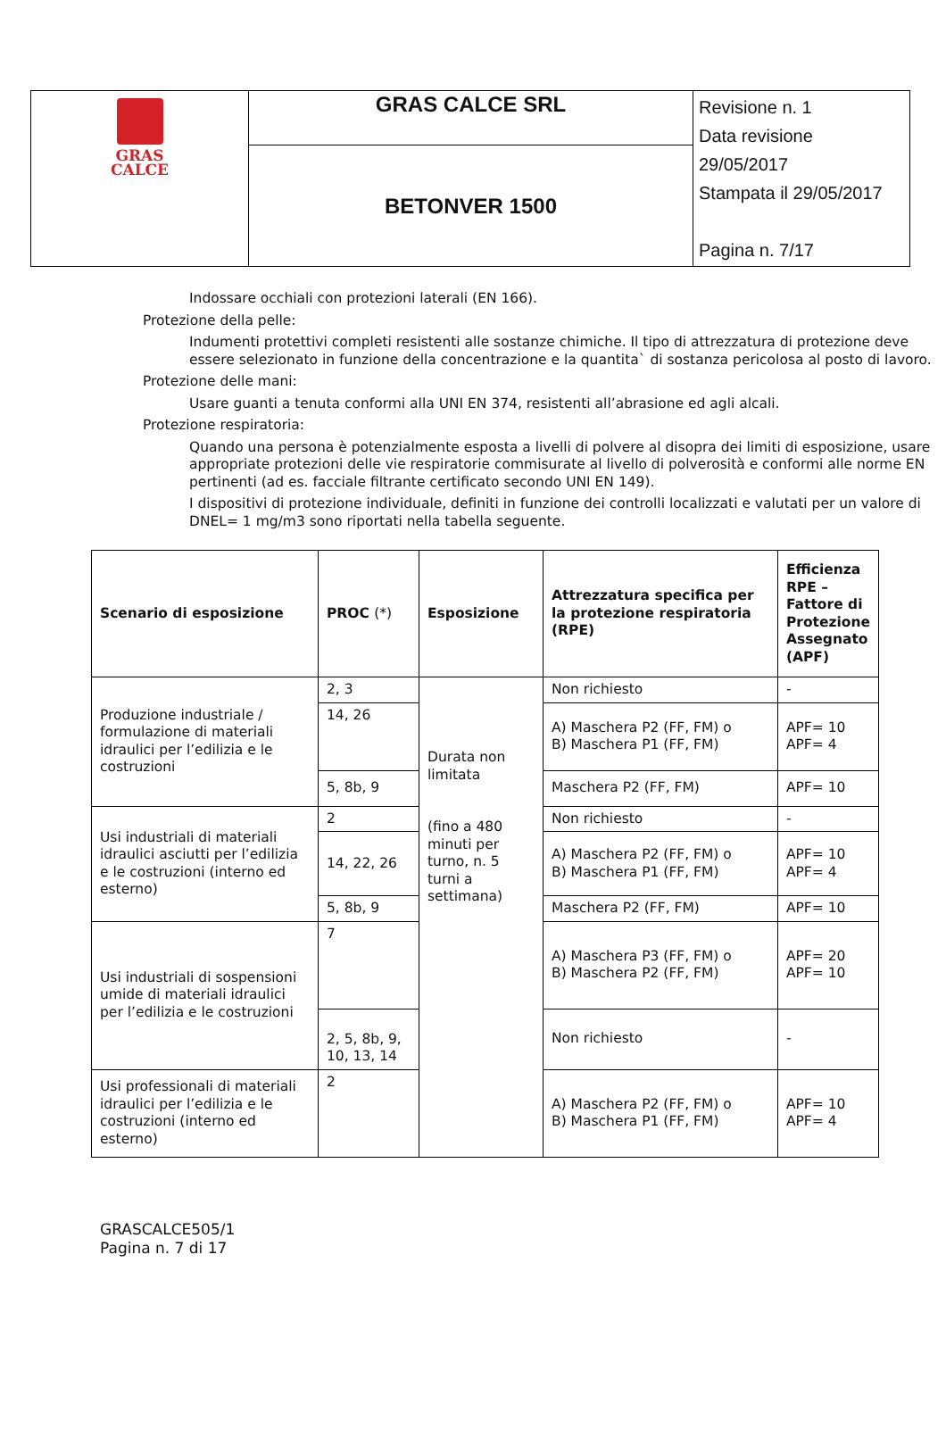| GRAS CALCE | GRAS CALCE SRL | Revisione n. 1 Data revisione 29/05/2017 Stampata il 29/05/2017 Pagina n. 7/17 |
| | BETONVER 1500 | |
Indossare occhiali con protezioni laterali (EN 166).
Protezione della pelle:
Indumenti protettivi completi resistenti alle sostanze chimiche. Il tipo di attrezzatura di protezione deve essere selezionato in funzione della concentrazione e la quantita` di sostanza pericolosa al posto di lavoro.
Protezione delle mani:
Usare guanti a tenuta conformi alla UNI EN 374, resistenti all’abrasione ed agli alcali.
Protezione respiratoria:
Quando una persona è potenzialmente esposta a livelli di polvere al disopra dei limiti di esposizione, usare appropriate protezioni delle vie respiratorie commisurate al livello di polverosità e conformi alle norme EN pertinenti (ad es. facciale filtrante certificato secondo UNI EN 149).
I dispositivi di protezione individuale, definiti in funzione dei controlli localizzati e valutati per un valore di DNEL= 1 mg/m3 sono riportati nella tabella seguente.
| Scenario di esposizione | PROC (*) | Esposizione | Attrezzatura specifica per la protezione respiratoria (RPE) | Efficienza RPE – Fattore di Protezione Assegnato (APF) |
| --- | --- | --- | --- | --- |
| Produzione industriale / formulazione di materiali idraulici per l’edilizia e le costruzioni | 2, 3 | Durata non limitata (fino a 480 minuti per turno, n. 5 turni a settimana) | Non richiesto | - |
| | 14, 26 | | A) Maschera P2 (FF, FM) o B) Maschera P1 (FF, FM) | APF= 10 APF= 4 |
| | 5, 8b, 9 | | Maschera P2 (FF, FM) | APF= 10 |
| Usi industriali di materiali idraulici asciutti per l’edilizia e le costruzioni (interno ed esterno) | 2 | | Non richiesto | - |
| | 14, 22, 26 | | A) Maschera P2 (FF, FM) o B) Maschera P1 (FF, FM) | APF= 10 APF= 4 |
| | 5, 8b, 9 | | Maschera P2 (FF, FM) | APF= 10 |
| Usi industriali di sospensioni umide di materiali idraulici per l’edilizia e le costruzioni | 7 | | A) Maschera P3 (FF, FM) o B) Maschera P2 (FF, FM) | APF= 20 APF= 10 |
| | 2, 5, 8b, 9, 10, 13, 14 | | Non richiesto | - |
| Usi professionali di materiali idraulici per l’edilizia e le costruzioni (interno ed esterno) | 2 | | A) Maschera P2 (FF, FM) o B) Maschera P1 (FF, FM) | APF= 10 APF= 4 |
GRASCALCE505/1
Pagina n. 7 di 17